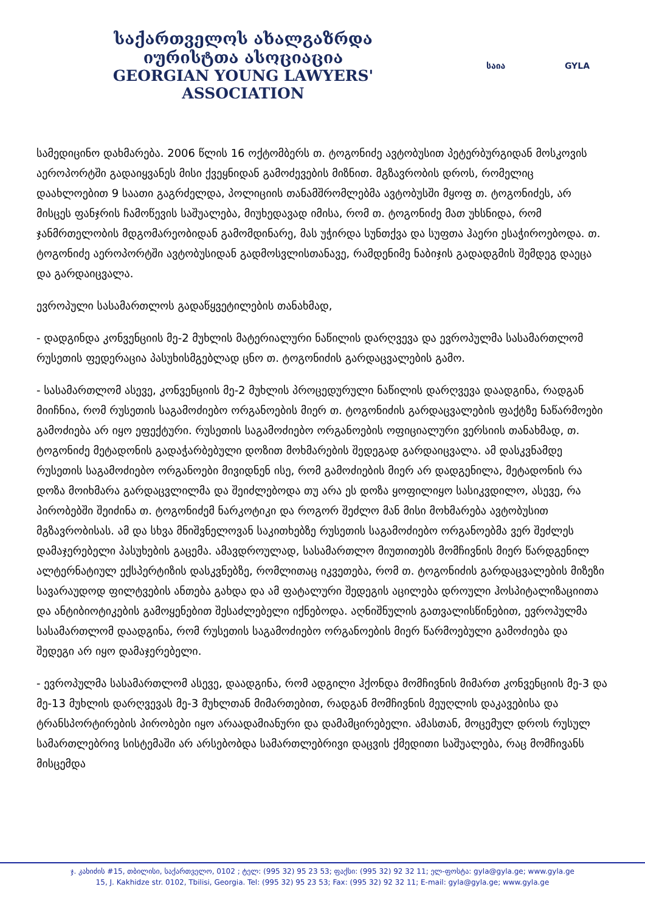საქართველოს ახალგაზრდა იურისტთა ასოციაცია
GEORGIAN YOUNG LAWYERS' ASSOCIATION
საია GYLA
სამედიცინო დახმარება. 2006 წლის 16 ოქტომბერს თ. ტოგონიძე ავტობუსით პეტერბურგიდან მოსკოვის აეროპორტში გადაიყვანეს მისი ქვეყნიდან გამოძევების მიზნით. მგზავრობის დროს, რომელიც დაახლოებით 9 საათი გაგრძელდა, პოლიციის თანამშრომლებმა ავტობუსში მყოფ თ. ტოგონიძეს, არ მისცეს ფანჯრის ჩამოწევის საშუალება, მიუხედავად იმისა, რომ თ. ტოგონიძე მათ უხსნიდა, რომ ჯანმრთელობის მდგომარეობიდან გამომდინარე, მას უჭირდა სუნთქვა და სუფთა ჰაერი ესაჭიროებოდა. თ. ტოგონიძე აეროპორტში ავტობუსიდან გადმოსვლისთანავე, რამდენიმე ნაბიჯის გადადგმის შემდეგ დაეცა და გარდაიცვალა.
ევროპული სასამართლოს გადაწყვეტილების თანახმად,
- დადგინდა კონვენციის მე-2 მუხლის მატერიალური ნაწილის დარღვევა და ევროპულმა სასამართლომ რუსეთის ფედერაცია პასუხისმგებლად ცნო თ. ტოგონიძის გარდაცვალების გამო.
- სასამართლომ ასევე, კონვენციის მე-2 მუხლის პროცედურული ნაწილის დარღვევა დაადგინა, რადგან მიიჩნია, რომ რუსეთის საგამოძიებო ორგანოების მიერ თ. ტოგონიძის გარდაცვალების ფაქტზე ნაწარმოები გამოძიება არ იყო ეფექტური. რუსეთის საგამოძიებო ორგანოების ოფიციალური ვერსიის თანახმად, თ. ტოგონიძე მეტადონის გადაჭარბებული დოზით მოხმარების შედეგად გარდაიცვალა. ამ დასკვნამდე რუსეთის საგამოძიებო ორგანოები მივიდნენ ისე, რომ გამოძიების მიერ არ დადგენილა, მეტადონის რა დოზა მოიხმარა გარდაცვლილმა და შეიძლებოდა თუ არა ეს დოზა ყოფილიყო სასიკვდილო, ასევე, რა პირობებში შეიძინა თ. ტოგონიძემ ნარკოტიკი და როგორ შეძლო მან მისი მოხმარება ავტობუსით მგზავრობისას. ამ და სხვა მნიშვნელოვან საკითხებზე რუსეთის საგამოძიებო ორგანოებმა ვერ შეძლეს დამაჯერებელი პასუხების გაცემა. ამავდროულად, სასამართლო მიუთითებს მომჩივნის მიერ წარდგენილ ალტერნატიულ ექსპერტიზის დასკვნებზე, რომლითაც იკვეთება, რომ თ. ტოგონიძის გარდაცვალების მიზეზი სავარაუდოდ ფილტვების ანთება გახდა და ამ ფატალური შედეგის აცილება დროული ჰოსპიტალიზაციითა და ანტიბიოტიკების გამოყენებით შესაძლებელი იქნებოდა. აღნიშნულის გათვალისწინებით, ევროპულმა სასამართლომ დაადგინა, რომ რუსეთის საგამოძიებო ორგანოების მიერ წარმოებული გამოძიება და შედეგი არ იყო დამაჯერებელი.
- ევროპულმა სასამართლომ ასევე, დაადგინა, რომ ადგილი ჰქონდა მომჩივნის მიმართ კონვენციის მე-3 და მე-13 მუხლის დარღვევას მე-3 მუხლთან მიმართებით, რადგან მომჩივნის მეუღლის დაკავებისა და ტრანსპორტირების პირობები იყო არაადამიანური და დამამცირებელი. ამასთან, მოცემულ დროს რუსულ სამართლებრივ სისტემაში არ არსებობდა სამართლებრივი დაცვის ქმედითი საშუალება, რაც მომჩივანს მისცემდა
ჯ. კახიძის #15, თბილისი, საქართველო, 0102 ; ტელ: (995 32) 95 23 53; ფაქსი: (995 32) 92 32 11; ელ-ფოსტა: gyla@gyla.ge; www.gyla.ge
15, J. Kakhidze str. 0102, Tbilisi, Georgia. Tel: (995 32) 95 23 53; Fax: (995 32) 92 32 11; E-mail: gyla@gyla.ge; www.gyla.ge